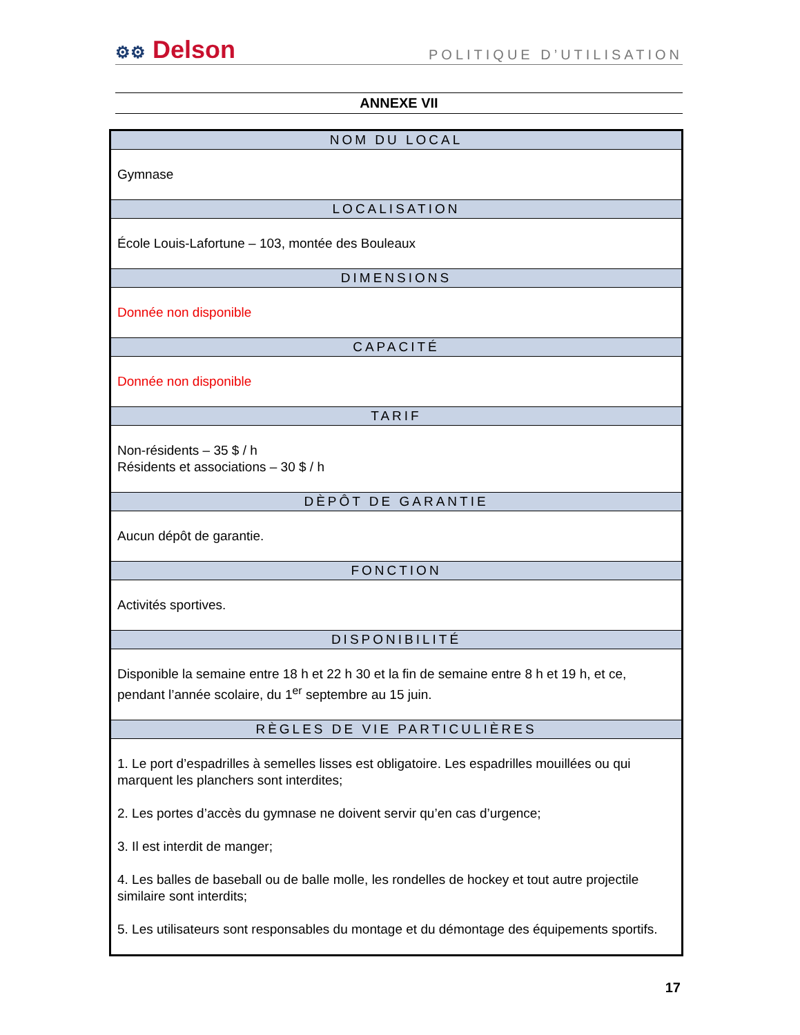⚙⚙ Delson
POLITIQUE D’UTILISATION
ANNEXE VII
| NOM DU LOCAL |
| --- |
| Gymnase |
| LOCALISATION |
| École Louis-Lafortune – 103, montée des Bouleaux |
| DIMENSIONS |
| Donnée non disponible |
| CAPACITÉ |
| Donnée non disponible |
| TARIF |
| Non-résidents – 35 $ / h Résidents et associations – 30 $ / h |
| DÈPÔT DE GARANTIE |
| Aucun dépôt de garantie. |
| FONCTION |
| Activités sportives. |
| DISPONIBILITÉ |
| Disponible la semaine entre 18 h et 22 h 30 et la fin de semaine entre 8 h et 19 h, et ce, pendant l’année scolaire, du 1<sup>er</sup> septembre au 15 juin. |
| RÈGLES DE VIE PARTICULIÈRES |
| 1. Le port d’espadrilles à semelles lisses est obligatoire. Les espadrilles mouillées ou qui marquent les planchers sont interdites; 2. Les portes d’accès du gymnase ne doivent servir qu’en cas d’urgence; 3. Il est interdit de manger; 4. Les balles de baseball ou de balle molle, les rondelles de hockey et tout autre projectile similaire sont interdits; 5. Les utilisateurs sont responsables du montage et du démontage des équipements sportifs. |
17